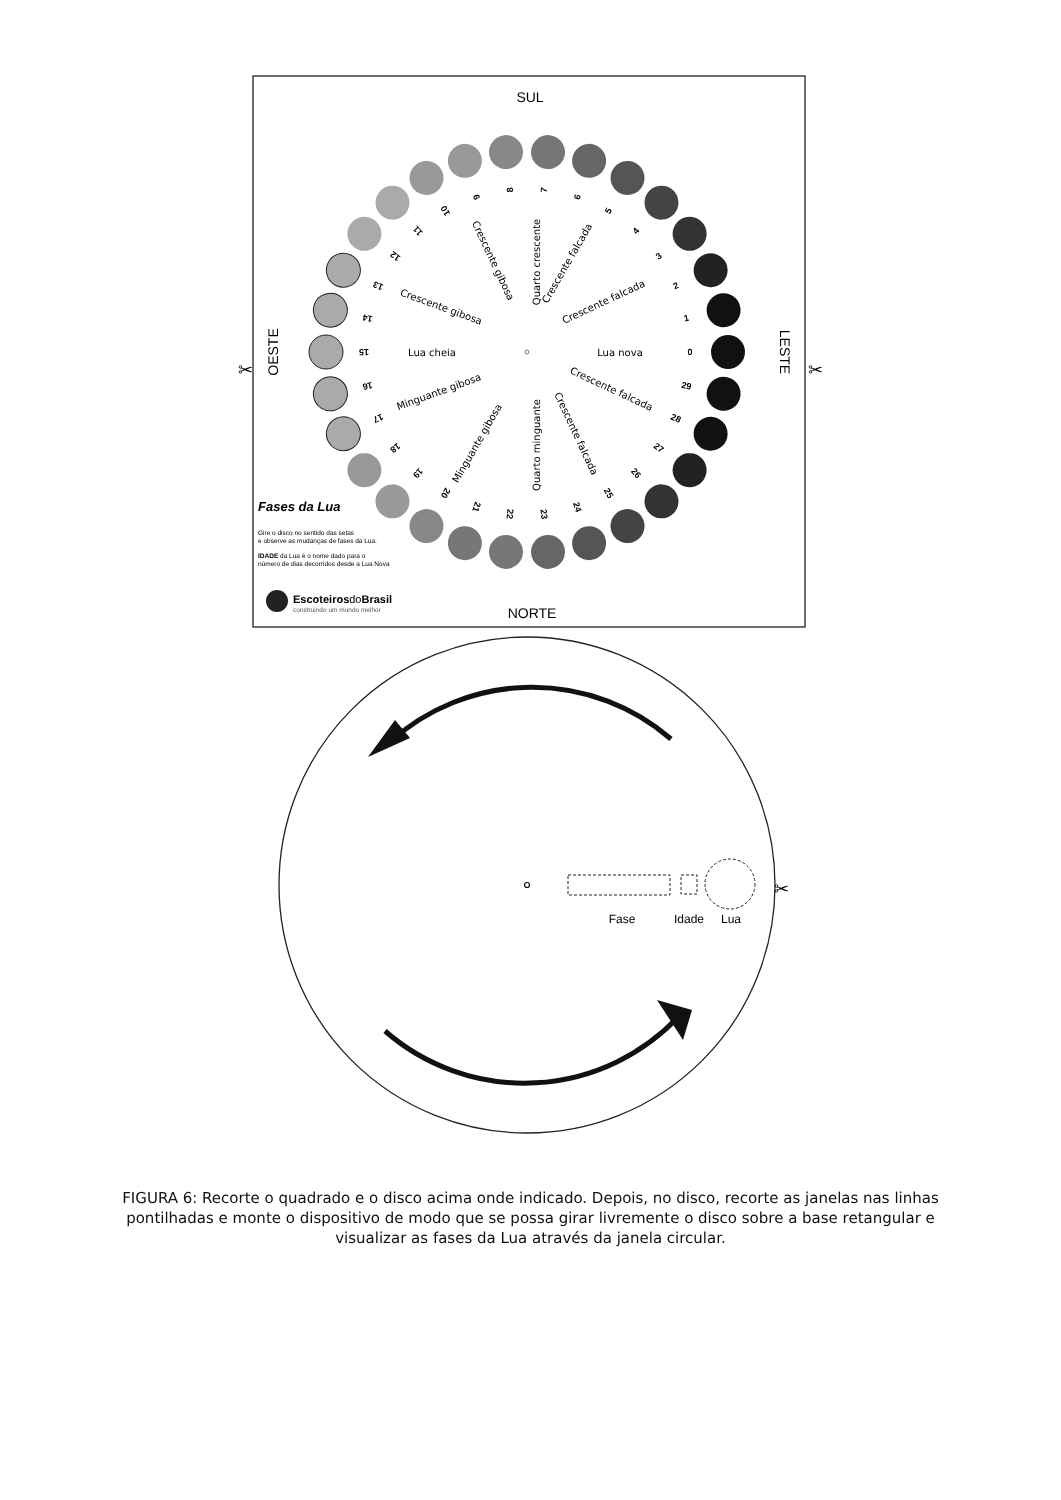SUL
NORTE
OESTE
LESTE
✂
✂
0
1
2
3
4
5
6
7
8
9
10
11
12
13
14
15
16
17
18
19
20
21
22
23
24
25
26
27
28
29
Lua nova
Crescente falcada
Crescente falcada
Quarto crescente
Crescente gibosa
Crescente gibosa
Lua cheia
Minguante gibosa
Minguante gibosa
Quarto minguante
Crescente falcada
Crescente falcada
Fases da Lua
Gire o disco no sentido das setas
e observe as mudanças de fases da Lua.
IDADE da Lua é o nome dado para o
número de dias decorridos desde a Lua Nova
EscoteirosdoBrasil
construindo um mundo melhor
Fase
Idade
Lua
✂
FIGURA 6: Recorte o quadrado e o disco acima onde indicado. Depois, no disco, recorte as janelas nas linhas pontilhadas e monte o dispositivo de modo que se possa girar livremente o disco sobre a base retangular e visualizar as fases da Lua através da janela circular.